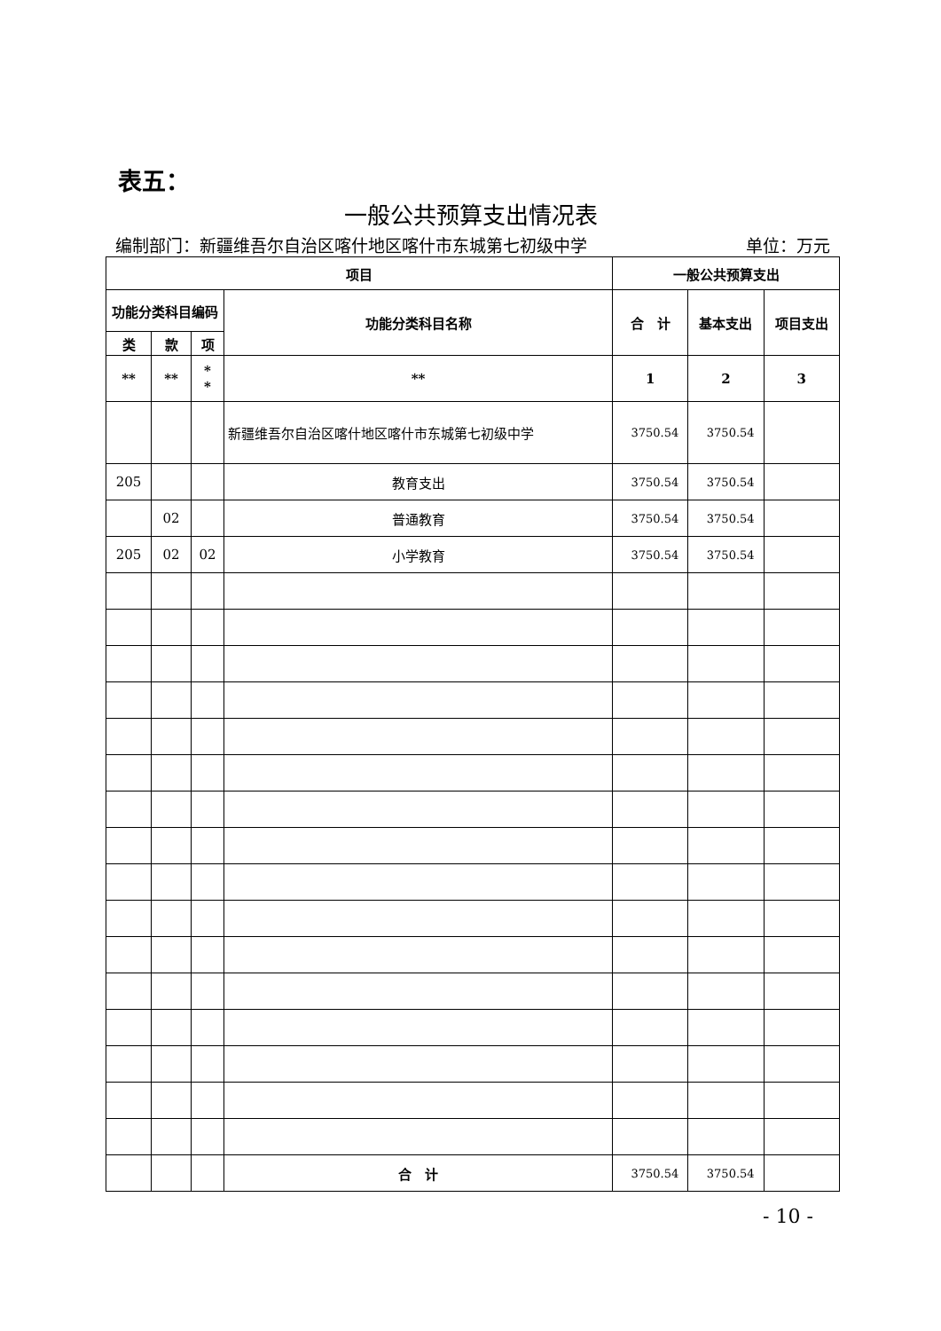表五：
一般公共预算支出情况表
编制部门：新疆维吾尔自治区喀什地区喀什市东城第七初级中学 单位：万元
| 项目 | | | | 一般公共预算支出 | | |
| --- | --- | --- | --- | --- | --- | --- |
| 功能分类科目编码 | | | 功能分类科目名称 | 合 计 | 基本支出 | 项目支出 |
| 类 | 款 | 项 | | | | |
| ** | ** | * * | ** | 1 | 2 | 3 |
| | | | 新疆维吾尔自治区喀什地区喀什市东城第七初级中学 | 3750.54 | 3750.54 | |
| 205 | | | 教育支出 | 3750.54 | 3750.54 | |
| | 02 | | 普通教育 | 3750.54 | 3750.54 | |
| 205 | 02 | 02 | 小学教育 | 3750.54 | 3750.54 | |
| | | | 合 计 | 3750.54 | 3750.54 | |
- 10 -